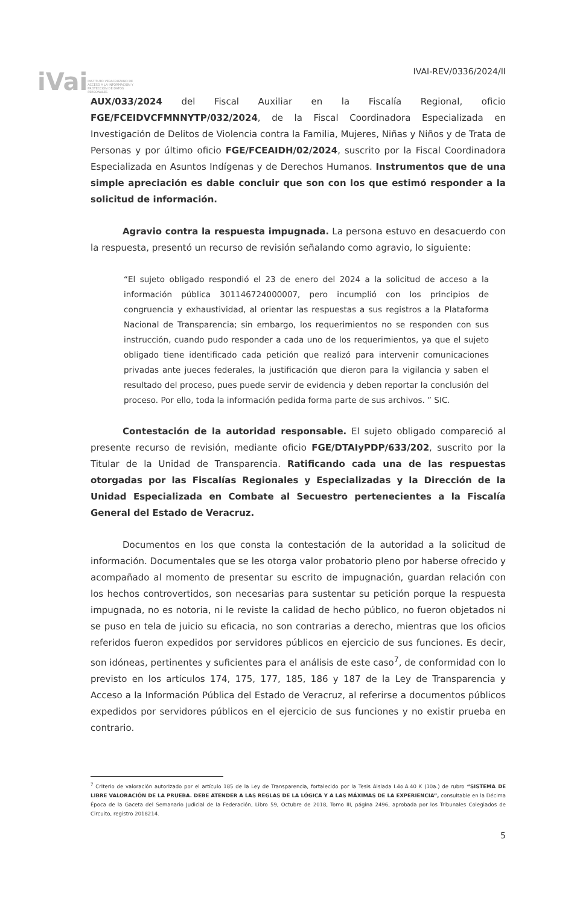iVai INSTITUTO VERACRUZANO DE ACCESO A LA INFORMACIÓN Y PROTECCIÓN DE DATOS PERSONALES
IVAI-REV/0336/2024/II
AUX/033/2024 del Fiscal Auxiliar en la Fiscalía Regional, oficio FGE/FCEIDVCFMNNYTP/032/2024, de la Fiscal Coordinadora Especializada en Investigación de Delitos de Violencia contra la Familia, Mujeres, Niñas y Niños y de Trata de Personas y por último oficio FGE/FCEAIDH/02/2024, suscrito por la Fiscal Coordinadora Especializada en Asuntos Indígenas y de Derechos Humanos. Instrumentos que de una simple apreciación es dable concluir que son con los que estimó responder a la solicitud de información.
Agravio contra la respuesta impugnada. La persona estuvo en desacuerdo con la respuesta, presentó un recurso de revisión señalando como agravio, lo siguiente:
“El sujeto obligado respondió el 23 de enero del 2024 a la solicitud de acceso a la información pública 301146724000007, pero incumplió con los principios de congruencia y exhaustividad, al orientar las respuestas a sus registros a la Plataforma Nacional de Transparencia; sin embargo, los requerimientos no se responden con sus instrucción, cuando pudo responder a cada uno de los requerimientos, ya que el sujeto obligado tiene identificado cada petición que realizó para intervenir comunicaciones privadas ante jueces federales, la justificación que dieron para la vigilancia y saben el resultado del proceso, pues puede servir de evidencia y deben reportar la conclusión del proceso. Por ello, toda la información pedida forma parte de sus archivos. ” SIC.
Contestación de la autoridad responsable. El sujeto obligado compareció al presente recurso de revisión, mediante oficio FGE/DTAIyPDP/633/202, suscrito por la Titular de la Unidad de Transparencia. Ratificando cada una de las respuestas otorgadas por las Fiscalías Regionales y Especializadas y la Dirección de la Unidad Especializada en Combate al Secuestro pertenecientes a la Fiscalía General del Estado de Veracruz.
Documentos en los que consta la contestación de la autoridad a la solicitud de información. Documentales que se les otorga valor probatorio pleno por haberse ofrecido y acompañado al momento de presentar su escrito de impugnación, guardan relación con los hechos controvertidos, son necesarias para sustentar su petición porque la respuesta impugnada, no es notoria, ni le reviste la calidad de hecho público, no fueron objetados ni se puso en tela de juicio su eficacia, no son contrarias a derecho, mientras que los oficios referidos fueron expedidos por servidores públicos en ejercicio de sus funciones. Es decir, son idóneas, pertinentes y suficientes para el análisis de este caso<sup>7</sup>, de conformidad con lo previsto en los artículos 174, 175, 177, 185, 186 y 187 de la Ley de Transparencia y Acceso a la Información Pública del Estado de Veracruz, al referirse a documentos públicos expedidos por servidores públicos en el ejercicio de sus funciones y no existir prueba en contrario.
<sup>7</sup> Criterio de valoración autorizado por el artículo 185 de la Ley de Transparencia, fortalecido por la Tesis Aislada I.4o.A.40 K (10a.) de rubro “SISTEMA DE LIBRE VALORACIÓN DE LA PRUEBA. DEBE ATENDER A LAS REGLAS DE LA LÓGICA Y A LAS MÁXIMAS DE LA EXPERIENCIA”, consultable en la Décima Época de la Gaceta del Semanario Judicial de la Federación, Libro 59, Octubre de 2018, Tomo III, página 2496, aprobada por los Tribunales Colegiados de Circuito, registro 2018214.
5